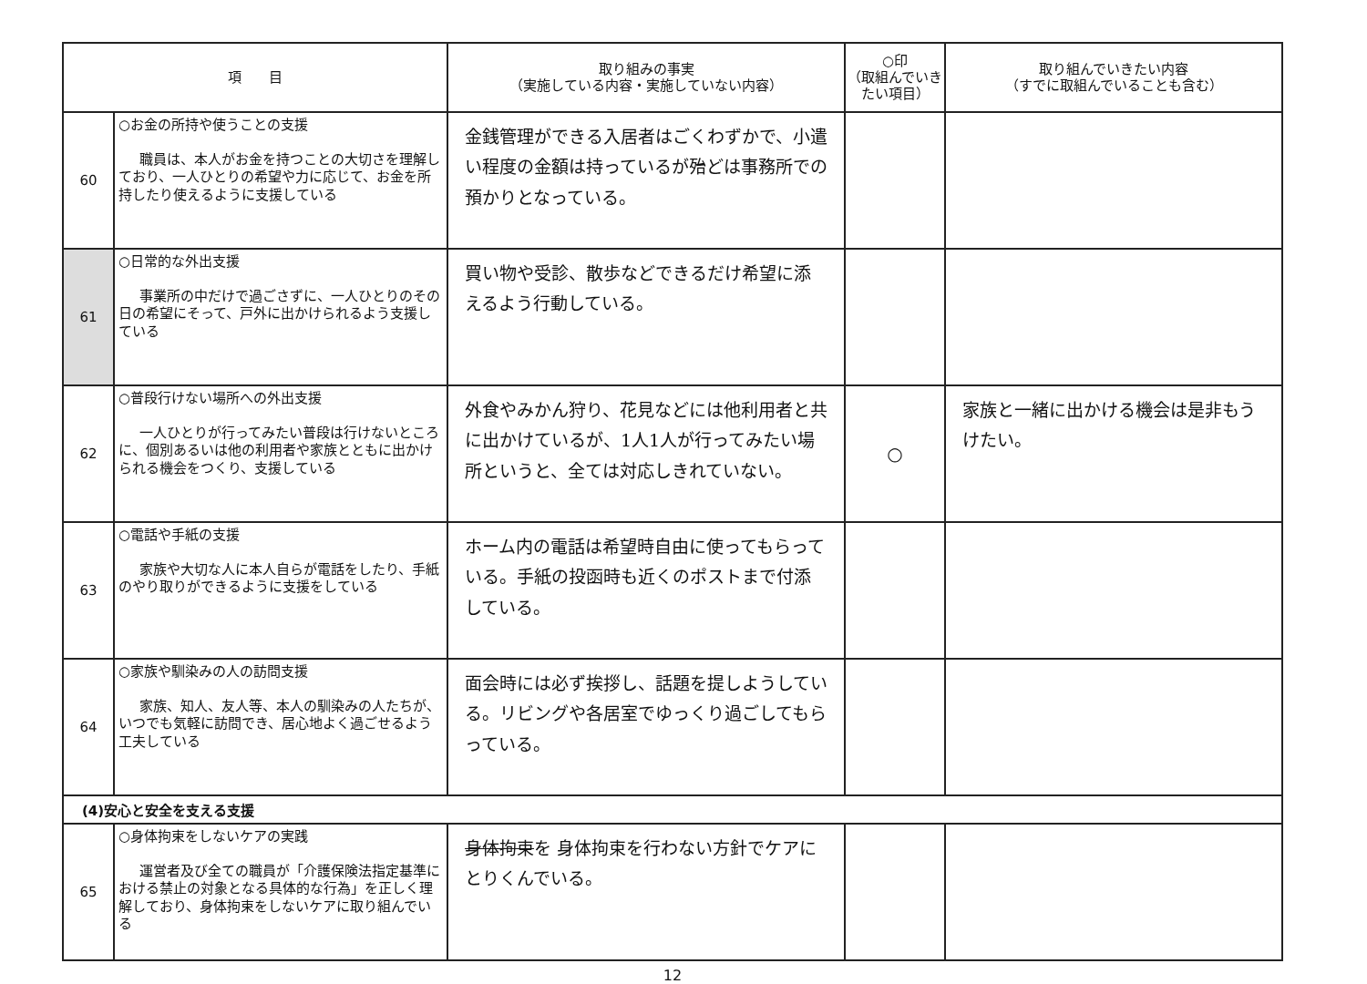| 項 目 | | 取り組みの事実 （実施している内容・実施していない内容） | ○印 （取組んでいき たい項目） | 取り組んでいきたい内容 （すでに取組んでいることも含む） |
| --- | --- | --- | --- | --- |
| 60 | ○お金の所持や使うことの支援 職員は、本人がお金を持つことの大切さを理解しており、一人ひとりの希望や力に応じて、お金を所持したり使えるように支援している | 金銭管理ができる入居者はごくわずかで、小遣い程度の金額は持っているが殆どは事務所での預かりとなっている。 | | |
| 61 | ○日常的な外出支援 事業所の中だけで過ごさずに、一人ひとりのその日の希望にそって、戸外に出かけられるよう支援している | 買い物や受診、散歩などできるだけ希望に添えるよう行動している。 | | |
| 62 | ○普段行けない場所への外出支援 一人ひとりが行ってみたい普段は行けないところに、個別あるいは他の利用者や家族とともに出かけられる機会をつくり、支援している | 外食やみかん狩り、花見などには他利用者と共に出かけているが、1人1人が行ってみたい場所というと、全ては対応しきれていない。 | ○ | 家族と一緒に出かける機会は是非もうけたい。 |
| 63 | ○電話や手紙の支援 家族や大切な人に本人自らが電話をしたり、手紙のやり取りができるように支援をしている | ホーム内の電話は希望時自由に使ってもらっている。手紙の投函時も近くのポストまで付添している。 | | |
| 64 | ○家族や馴染みの人の訪問支援 家族、知人、友人等、本人の馴染みの人たちが、いつでも気軽に訪問でき、居心地よく過ごせるよう工夫している | 面会時には必ず挨拶し、話題を提しようしている。リビングや各居室でゆっくり過ごしてもらっている。 | | |
| (4)安心と安全を支える支援 | | | | |
| 65 | ○身体拘束をしないケアの実践 運営者及び全ての職員が「介護保険法指定基準における禁止の対象となる具体的な行為」を正しく理解しており、身体拘束をしないケアに取り組んでいる | 身体拘束 を 身体拘束を行わない方針でケアにとりくんでいる。 | | |
12